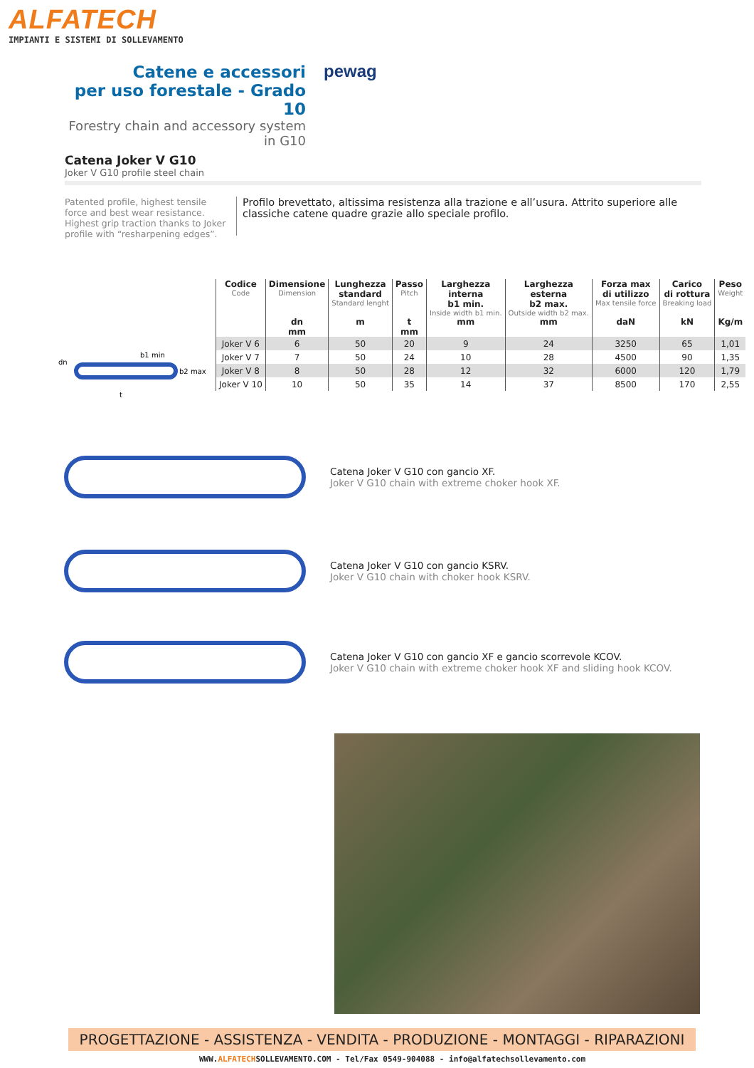ALFATECH
IMPIANTI E SISTEMI DI SOLLEVAMENTO
Catene e accessori
per uso forestale - Grado 10
Forestry chain and accessory system in G10
pewag
Catena Joker V G10
Joker V G10 profile steel chain
Patented profile, highest tensile force and best wear resistance. Highest grip traction thanks to Joker profile with “resharpening edges”.
Profilo brevettato, altissima resistenza alla trazione e all’usura. Attrito superiore alle classiche catene quadre grazie allo speciale profilo.
dn
b1 min
b2 max
t
| Codice Code | Dimensione Dimension | Lunghezza standard Standard lenght | Passo Pitch | Larghezza interna b1 min. Inside width b1 min. | Larghezza esterna b2 max. Outside width b2 max. | Forza max di utilizzo Max tensile force | Carico di rottura Breaking load | Peso Weight |
| --- | --- | --- | --- | --- | --- | --- | --- | --- |
| | dn mm | m | t mm | mm | mm | daN | kN | Kg/m |
| Joker V 6 | 6 | 50 | 20 | 9 | 24 | 3250 | 65 | 1,01 |
| Joker V 7 | 7 | 50 | 24 | 10 | 28 | 4500 | 90 | 1,35 |
| Joker V 8 | 8 | 50 | 28 | 12 | 32 | 6000 | 120 | 1,79 |
| Joker V 10 | 10 | 50 | 35 | 14 | 37 | 8500 | 170 | 2,55 |
Catena Joker V G10 con gancio XF.
Joker V G10 chain with extreme choker hook XF.
Catena Joker V G10 con gancio KSRV.
Joker V G10 chain with choker hook KSRV.
Catena Joker V G10 con gancio XF e gancio scorrevole KCOV.
Joker V G10 chain with extreme choker hook XF and sliding hook KCOV.
PROGETTAZIONE - ASSISTENZA - VENDITA - PRODUZIONE - MONTAGGI - RIPARAZIONI
WWW.ALFATECHSOLLEVAMENTO.COM - Tel/Fax 0549-904088 - info@alfatechsollevamento.com